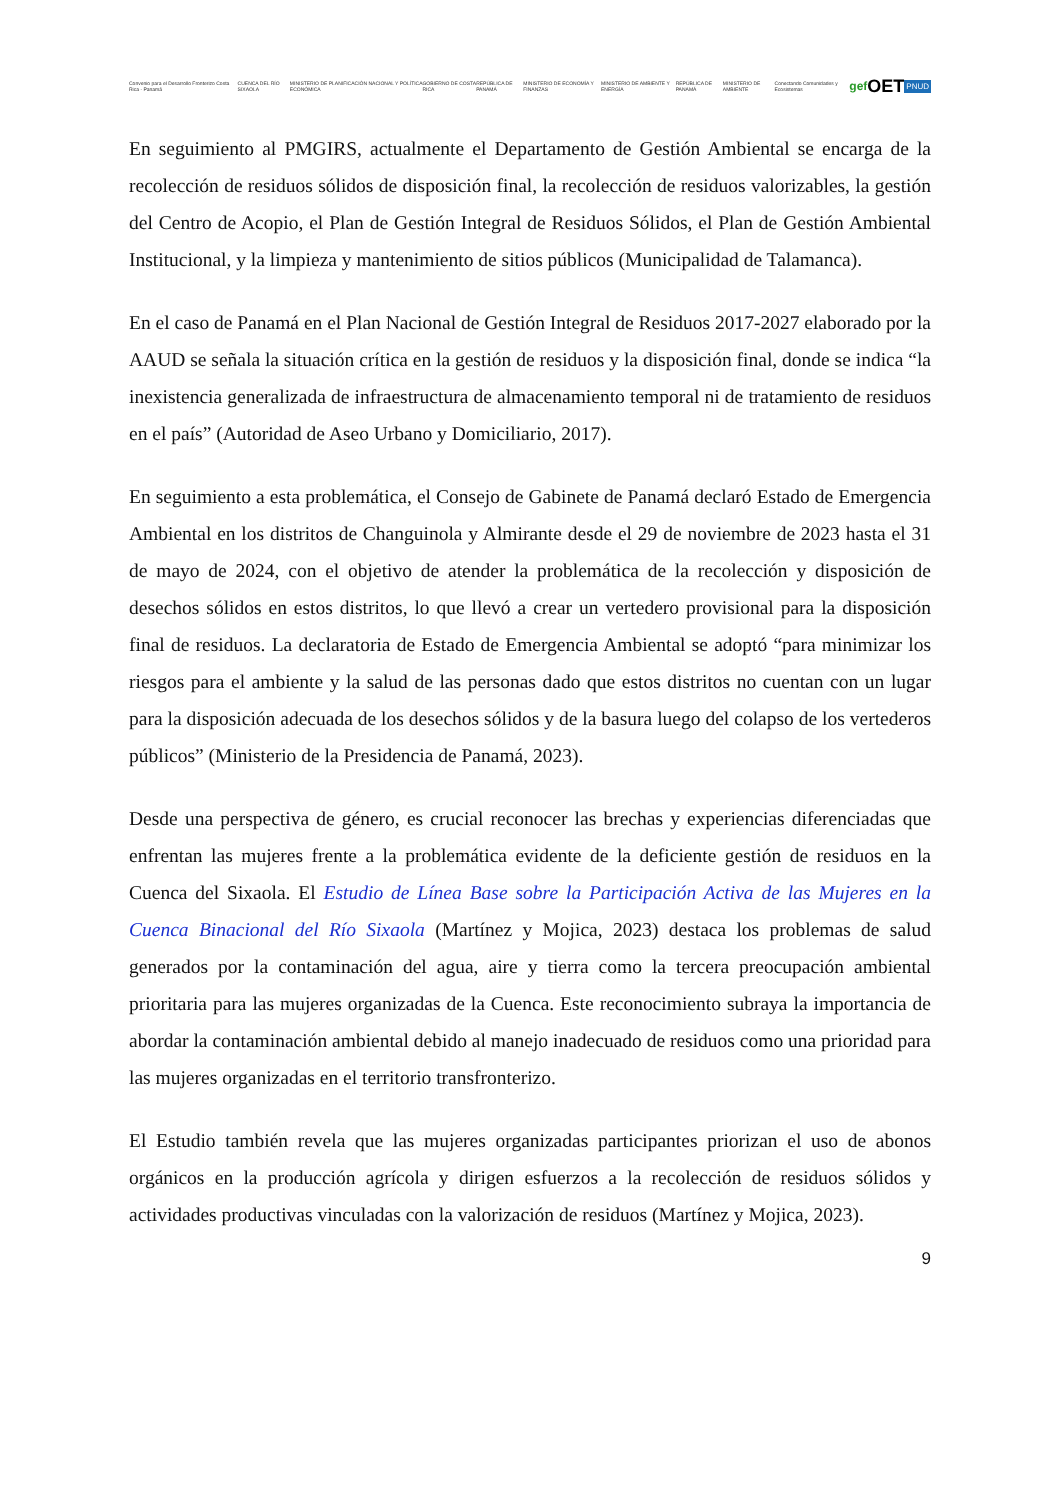Convenio para el Desarrollo Fronterizo Costa Rica - Panamá CUENCA DEL RÍO SIXAOLA MINISTERIO DE PLANIFICACIÓN NACIONAL Y POLÍTICA ECONÓMICA GOBIERNO DE COSTA RICA REPÚBLICA DE PANAMÁ MINISTERIO DE ECONOMÍA Y FINANZAS MINISTERIO DE AMBIENTE Y ENERGÍA REPÚBLICA DE PANAMÁ MINISTERIO DE AMBIENTE Conectando Comunidades y Ecosistemas gef OET PNUD
En seguimiento al PMGIRS, actualmente el Departamento de Gestión Ambiental se encarga de la recolección de residuos sólidos de disposición final, la recolección de residuos valorizables, la gestión del Centro de Acopio, el Plan de Gestión Integral de Residuos Sólidos, el Plan de Gestión Ambiental Institucional, y la limpieza y mantenimiento de sitios públicos (Municipalidad de Talamanca).
En el caso de Panamá en el Plan Nacional de Gestión Integral de Residuos 2017-2027 elaborado por la AAUD se señala la situación crítica en la gestión de residuos y la disposición final, donde se indica “la inexistencia generalizada de infraestructura de almacenamiento temporal ni de tratamiento de residuos en el país” (Autoridad de Aseo Urbano y Domiciliario, 2017).
En seguimiento a esta problemática, el Consejo de Gabinete de Panamá declaró Estado de Emergencia Ambiental en los distritos de Changuinola y Almirante desde el 29 de noviembre de 2023 hasta el 31 de mayo de 2024, con el objetivo de atender la problemática de la recolección y disposición de desechos sólidos en estos distritos, lo que llevó a crear un vertedero provisional para la disposición final de residuos. La declaratoria de Estado de Emergencia Ambiental se adoptó “para minimizar los riesgos para el ambiente y la salud de las personas dado que estos distritos no cuentan con un lugar para la disposición adecuada de los desechos sólidos y de la basura luego del colapso de los vertederos públicos” (Ministerio de la Presidencia de Panamá, 2023).
Desde una perspectiva de género, es crucial reconocer las brechas y experiencias diferenciadas que enfrentan las mujeres frente a la problemática evidente de la deficiente gestión de residuos en la Cuenca del Sixaola. El Estudio de Línea Base sobre la Participación Activa de las Mujeres en la Cuenca Binacional del Río Sixaola (Martínez y Mojica, 2023) destaca los problemas de salud generados por la contaminación del agua, aire y tierra como la tercera preocupación ambiental prioritaria para las mujeres organizadas de la Cuenca. Este reconocimiento subraya la importancia de abordar la contaminación ambiental debido al manejo inadecuado de residuos como una prioridad para las mujeres organizadas en el territorio transfronterizo.
El Estudio también revela que las mujeres organizadas participantes priorizan el uso de abonos orgánicos en la producción agrícola y dirigen esfuerzos a la recolección de residuos sólidos y actividades productivas vinculadas con la valorización de residuos (Martínez y Mojica, 2023).
9